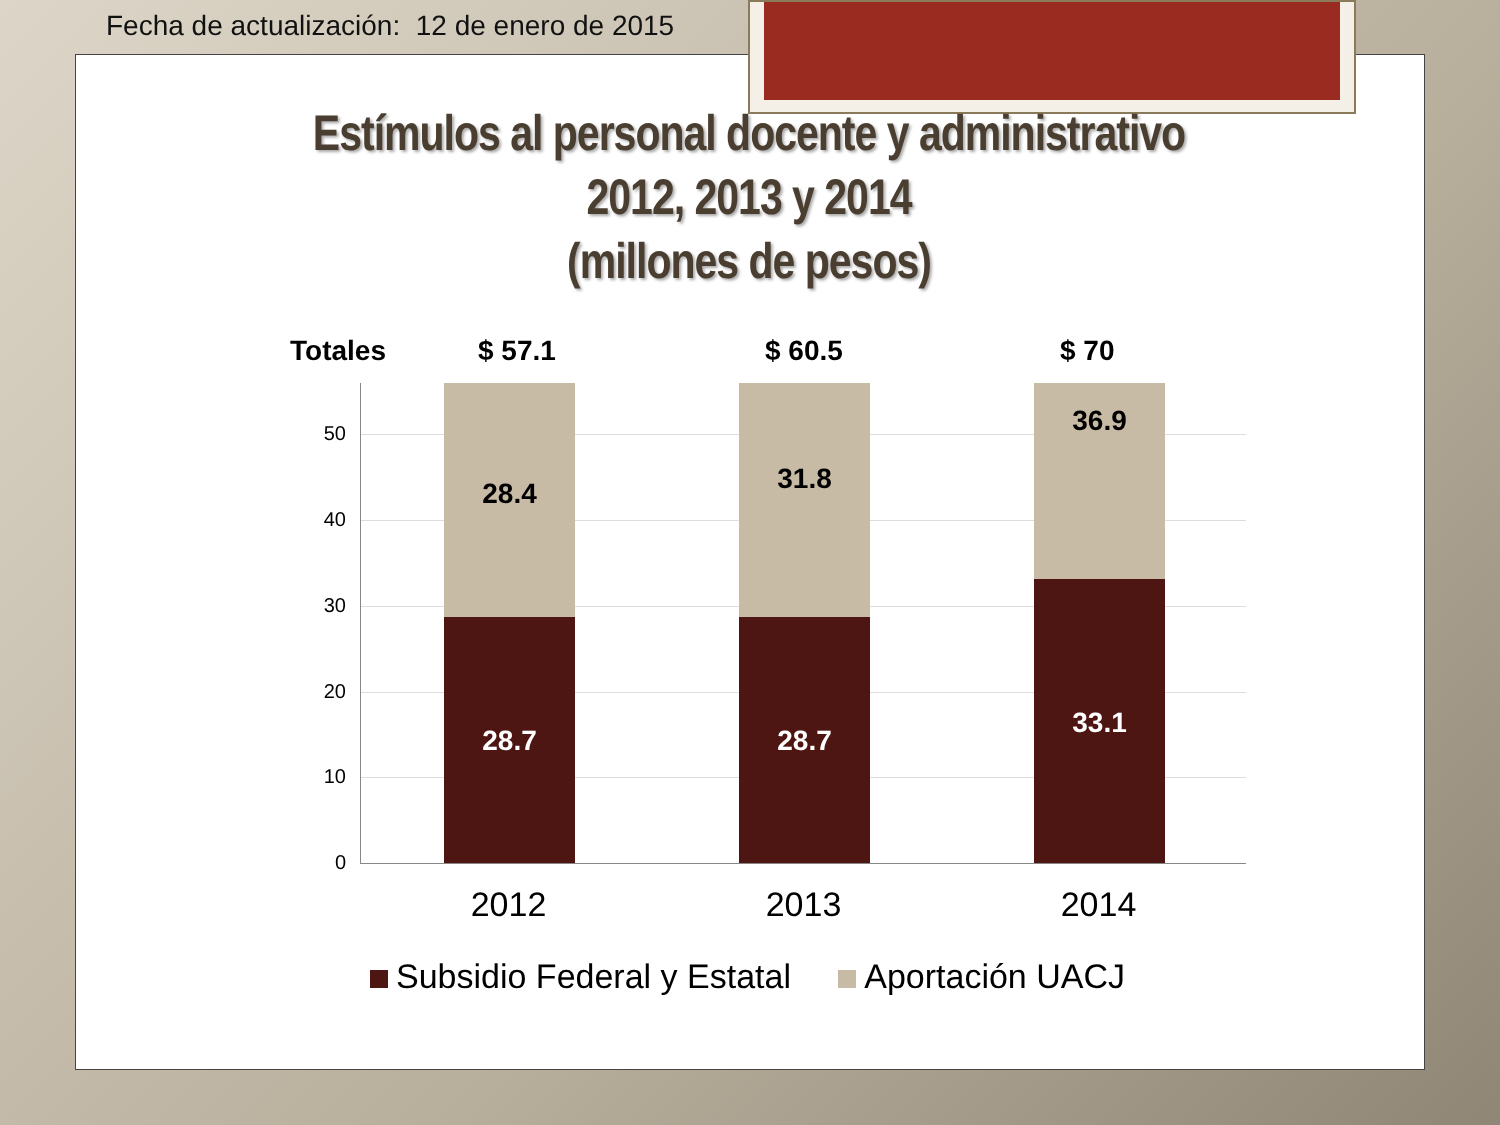Fecha de actualización: 12 de enero de 2015
Estímulos al personal docente y administrativo
2012, 2013 y 2014
(millones de pesos)
Totales $ 57.1 $ 60.5 $ 70
50
40
30
20
10
0 28.4 28.7 31.8 28.7 36.9 33.1
2012 2013 2014
Subsidio Federal y Estatal Aportación UACJ